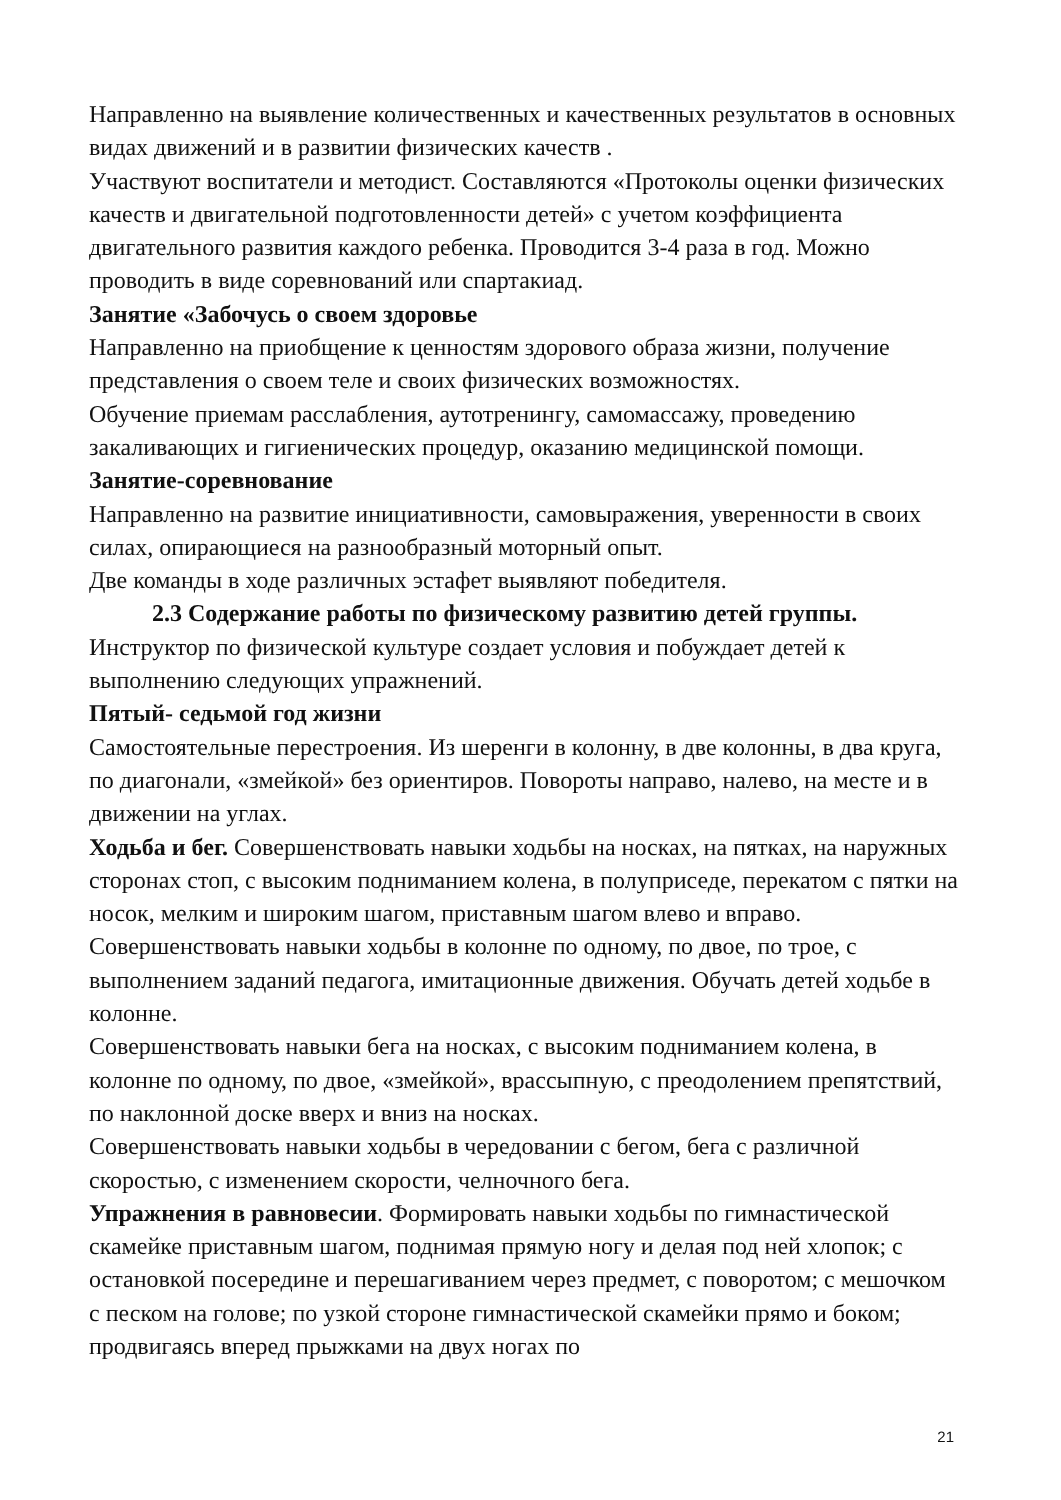Направленно на выявление количественных и качественных результатов в основных видах движений и в развитии физических качеств .
Участвуют воспитатели и методист. Составляются «Протоколы оценки физических качеств и двигательной подготовленности детей» с учетом коэффициента двигательного развития каждого ребенка. Проводится 3-4 раза в год. Можно проводить в виде соревнований или спартакиад.
Занятие «Забочусь о своем здоровье
Направленно на приобщение к ценностям здорового образа жизни, получение представления о своем теле и своих физических возможностях.
Обучение приемам расслабления, аутотренингу, самомассажу, проведению закаливающих и гигиенических процедур, оказанию медицинской помощи.
Занятие-соревнование
Направленно на развитие инициативности, самовыражения, уверенности в своих силах, опирающиеся на разнообразный моторный опыт.
Две команды в ходе различных эстафет выявляют победителя.
2.3 Содержание работы по физическому развитию детей группы.
Инструктор по физической культуре создает условия и побуждает детей к выполнению следующих упражнений.
Пятый- седьмой год жизни
Самостоятельные перестроения. Из шеренги в колонну, в две колонны, в два круга, по диагонали, «змейкой» без ориентиров. Повороты направо, налево, на месте и в движении на углах.
Ходьба и бег. Совершенствовать навыки ходьбы на носках, на пятках, на наружных сторонах стоп, с высоким подниманием колена, в полуприседе, перекатом с пятки на носок, мелким и широким шагом, приставным шагом влево и вправо.
Совершенствовать навыки ходьбы в колонне по одному, по двое, по трое, с выполнением заданий педагога, имитационные движения. Обучать детей ходьбе в колонне.
Совершенствовать навыки бега на носках, с высоким подниманием колена, в колонне по одному, по двое, «змейкой», врассыпную, с преодолением препятствий, по наклонной доске вверх и вниз на носках.
Совершенствовать навыки ходьбы в чередовании с бегом, бега с различной скоростью, с изменением скорости, челночного бега.
Упражнения в равновесии. Формировать навыки ходьбы по гимнастической скамейке приставным шагом, поднимая прямую ногу и делая под ней хлопок; с остановкой посередине и перешагиванием через предмет, с поворотом; с мешочком с песком на голове; по узкой стороне гимнастической скамейки прямо и боком; продвигаясь вперед прыжками на двух ногах по
21